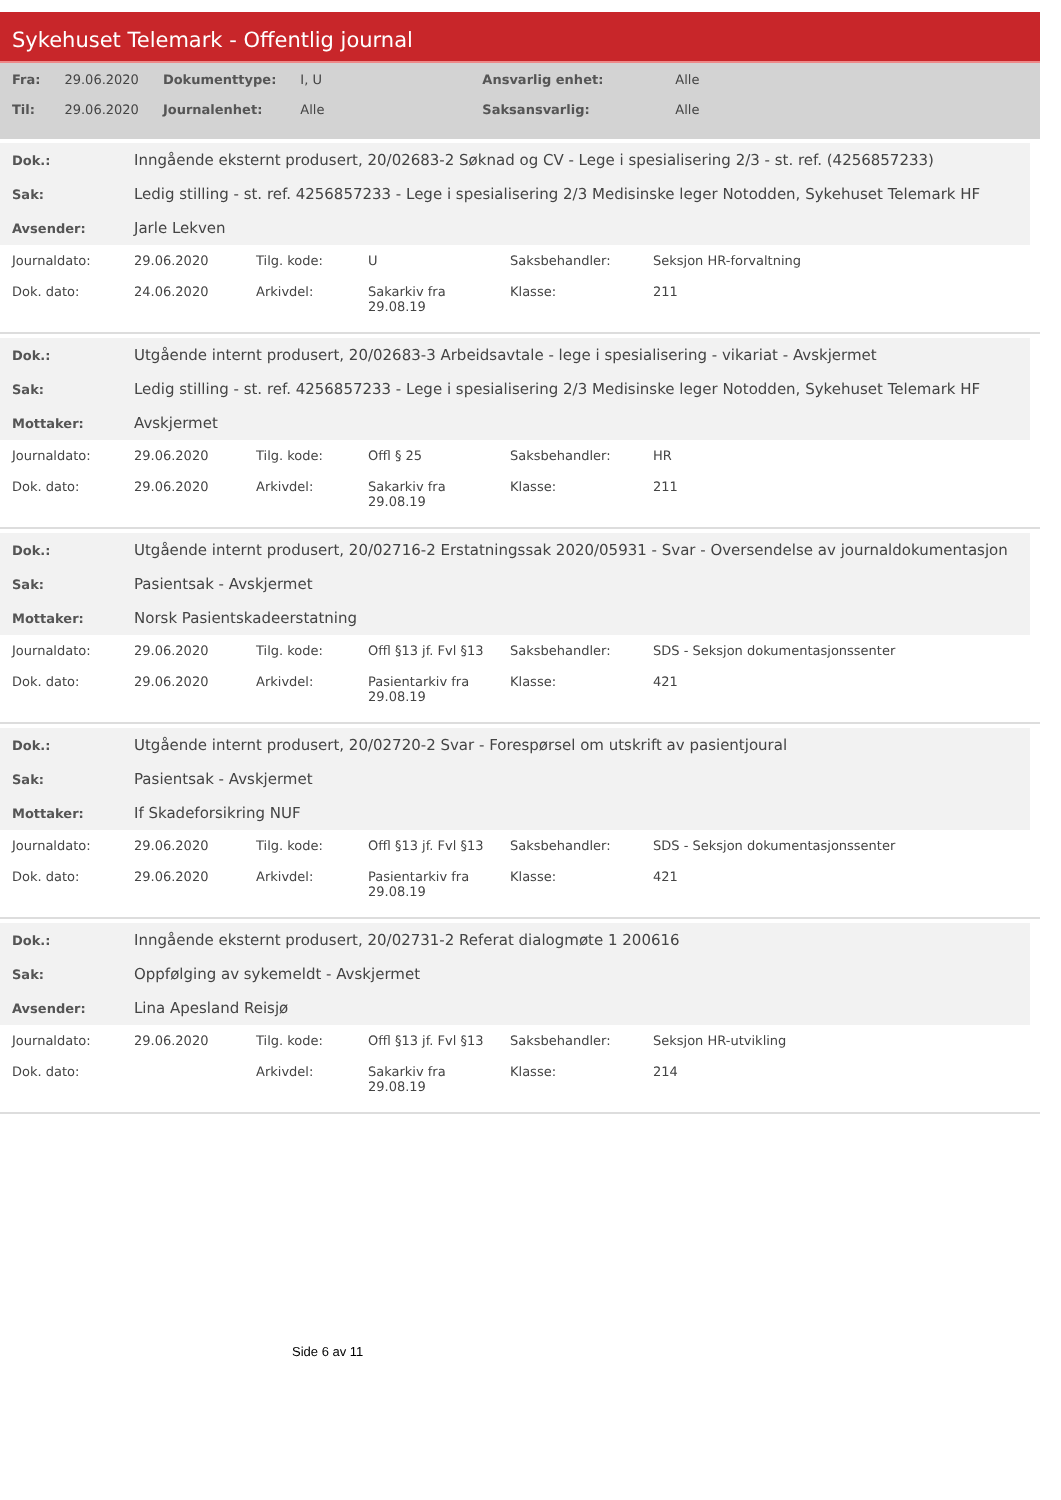Sykehuset Telemark - Offentlig journal
| Fra: | 29.06.2020 | Dokumenttype: | I, U | Ansvarlig enhet: | Alle |
| Til: | 29.06.2020 | Journalenhet: | Alle | Saksansvarlig: | Alle |
| Dok.: | Inngående eksternt produsert, 20/02683-2 Søknad og CV - Lege i spesialisering 2/3 - st. ref. (4256857233) |
| Sak: | Ledig stilling - st. ref. 4256857233 - Lege i spesialisering 2/3 Medisinske leger Notodden, Sykehuset Telemark HF |
| Avsender: | Jarle Lekven |
| Journaldato: | 29.06.2020 | Tilg. kode: | U | Saksbehandler: | Seksjon HR-forvaltning |
| Dok. dato: | 24.06.2020 | Arkivdel: | Sakarkiv fra 29.08.19 | Klasse: | 211 |
| Dok.: | Utgående internt produsert, 20/02683-3 Arbeidsavtale - lege i spesialisering - vikariat - Avskjermet |
| Sak: | Ledig stilling - st. ref. 4256857233 - Lege i spesialisering 2/3 Medisinske leger Notodden, Sykehuset Telemark HF |
| Mottaker: | Avskjermet |
| Journaldato: | 29.06.2020 | Tilg. kode: | Offl § 25 | Saksbehandler: | HR |
| Dok. dato: | 29.06.2020 | Arkivdel: | Sakarkiv fra 29.08.19 | Klasse: | 211 |
| Dok.: | Utgående internt produsert, 20/02716-2 Erstatningssak 2020/05931 - Svar - Oversendelse av journaldokumentasjon |
| Sak: | Pasientsak - Avskjermet |
| Mottaker: | Norsk Pasientskadeerstatning |
| Journaldato: | 29.06.2020 | Tilg. kode: | Offl §13 jf. Fvl §13 | Saksbehandler: | SDS - Seksjon dokumentasjonssenter |
| Dok. dato: | 29.06.2020 | Arkivdel: | Pasientarkiv fra 29.08.19 | Klasse: | 421 |
| Dok.: | Utgående internt produsert, 20/02720-2 Svar - Forespørsel om utskrift av pasientjoural |
| Sak: | Pasientsak - Avskjermet |
| Mottaker: | If Skadeforsikring NUF |
| Journaldato: | 29.06.2020 | Tilg. kode: | Offl §13 jf. Fvl §13 | Saksbehandler: | SDS - Seksjon dokumentasjonssenter |
| Dok. dato: | 29.06.2020 | Arkivdel: | Pasientarkiv fra 29.08.19 | Klasse: | 421 |
| Dok.: | Inngående eksternt produsert, 20/02731-2 Referat dialogmøte 1 200616 |
| Sak: | Oppfølging av sykemeldt - Avskjermet |
| Avsender: | Lina Apesland Reisjø |
| Journaldato: | 29.06.2020 | Tilg. kode: | Offl §13 jf. Fvl §13 | Saksbehandler: | Seksjon HR-utvikling |
| Dok. dato: | | Arkivdel: | Sakarkiv fra 29.08.19 | Klasse: | 214 |
Side 6 av 11